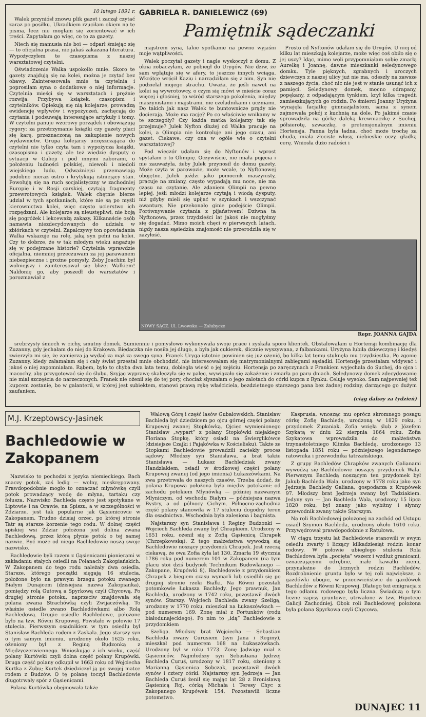10 lutego 1891 r.
Walek przyniósł znowu plik gazet i zaczął czytać zaraz po posiłku. Ukradkiem rzuciłam okiem na te pisma, lecz nie mogłam się zorientować w ich treści. Zapytałam go więc, co to za gazety.
Niech się mamusia nie boi — odparł śmiejąc się — to oficjalna prasa, nie jakaś zakazana literatura. Wypożyczyłem te czasopisma z naszej warsztatowej czytelni.
Oświadczenie Walka uspokoiło mnie. Skoro te gazety znajdują się na kolei, można je czytać bez obawy. Zainteresowała mnie ta czytelnia i poprosiłam syna o dodatkowe o niej informacje. Czytelnia mieści się w warsztatach i prężnie rozwija. Przybywa książek, czasopism i czytelników. Opiekują się nią kolejarze, prowadzą ewidencję wpływów i wypożyczeń, zachęcają do czytania i podsuwają interesujące artykuły i tomy. W czytelni panuje wzorowy porządek i obowiązują rygory: za przetrzymanie książki czy gazety płaci się karę, przeznaczoną na zakupienie nowych wydawnictw. Grupa kolejarzy uczęszczająca do czytelni nie tylko czyta tam i wypożycza książki, czasopisma i gazety, ale też wiedzie dysputy o sytuacji w Galicji i pod innymi zaborami, o położeniu ludności polskiej, niewoli i niedoli wiejskiego ludu. Odważniejsi przemawiają podobno nieraz ostro i krytykują istniejący stan. Powołują się na ruch socjalistyczny w zachodniej Europie i w Rosji carskiej, czytają fragmenty przewrotowych książek. Walek chętnie bierze udział w tych spotkaniach, które nie są po myśli kierownictwa kolei, więc często ucierstwo ich rozpędzani. Ale kolejarze są nieustępliwi, nie boją się pogróżek i lekceważą zakazy. Kilkanaście osób namawia niezdecydowanych do udziału w zbiórkach w czytelni. Zapalczywy ton opowiadania Walka wskazuje na rolę, jaką syn pełni na kolei. Czy to dobrze, że w tak młodym wieku angażuje się w podejrzane historie? Czytelnia wprawdzie oficjalna, niemniej przeczuwam za jej parawanem niebezpieczne i groźne pomysły. Żeby Joachim był wolniejszy i zainteresował się bliżej Walkiem! Nakłonię go, aby poszedł do warsztatów i porozmawiał z
GABRIELA R. DANIELEWICZ (69)
Pamiętnik sądeczanki
majstrem syna, takie spotkanie na pewno wyjaśni moje wątpliwości.
Walek poczytał gazety i nagle wyskoczył z domu. Z okna zobaczyłam, że pobiegł do Urygów. Nie dziw, że sam wpłątuje się w afery, to jeszcze innych wciąga. Wkrótce wrócił Kaziu i narradziłam się z nim. Syn nie podzielał mojego strachu. Uważa, że jeśli nawet na kolei są wywrotowcy, o czym się mówi w mieście coraz więcej i głośniej, to wśród starszego pokolenia, między maszynistami i majstrami, nie czeladnikami i uczniami. Do takich jak nasz Walek te buntownicze prądy nie docierają. Może ma rację? Po co właściwie wnikamy w te szczegóły? Czy każda matka kolejarzy tak się przejmuje? Julek Nyfton dłużej od Walka pracuje na kolei, a Olimpia nie kontroluje ani jego czasu, ani gazet. Ciekawe, czy ona w ogóle wie o czytelni warsztatowej?
Pod wieczór udałam się do Nyftonów i wprost spytałam o to Olimpię. Oczywiście, nie miała pojęcia i nie zauważyła, żeby Julek przynosił do domu gazety. Może czyta w parowozie, może wcale, to Nyftonowej obojętne. Julek jeździ jako pomocnik maszynisty, pracuje na zmiany, często wypadają mu noce, nie ma czasu na czytanie. Ale zdaniem Olimpii na pewno lepiej, jeśli młodzi kolejarze czytają i wiodą dysputy, niż gdyby mieli się upijać w szynkach i wszczynać awantury. Nie przekonało ginie podejście Olimpii. Porównywanie czytania z pijaństwem! Dziwna ta Nyftonowa, przez trzydzieści lat jakoś nie mogłyśmy się dogadać. Mimo moich chęci w pierwszych latach, nigdy nasza sąsiedzka znajomość nie przerodziła się w zażyłość.
Prosto od Nyftonów udałam się do Urygów. U niej od kilku lat mieszkają kolejarze, może więc coś obiło się o jej uszy? Idąc, mimo woli przypomniałam sobie zmarłą Aurelkę i Joannę, dawne mieszkanki seledynowego domku. Tyle pięknych, zgrabnych i uroczych dziewczyn z naszej ulicy już nie ma, odeszły na zawsze z naszego życia, choć nic nie jest w stanie usunąć ich z pamięci. Seledynowy domek, mocno odrapany, popękany, z odpadającym tynkiem, krył kilka tragedii zamieszkujących go rodzin. Po śmierci Joanny Uryżyna wynajęła facjatkę gimnazjalistom, sama z synem zajmowała pokój z kuchnią na dole. Po jakimś czasie sprowadziła na górkę daleką krewniaczkę z Suchej, półsierotę, szwaczkę, o pretensjonalnym imieniu Hortensja. Panna była ładna, choć może trochę za chuda, miała złociste włosy, niebieskie oczy, gładką cerę. Wniosła dużo radości i
NOWY SĄCZ. Ul. Lwowska — Załubycze
Repr. JOANNA GAJDA
srebrzysty śmiech w cichy, smutny domek. Sumiennie i pomysłowo wykonywała swoje prace i zyskała sporo klientek. Obstalowałam u Hortensji kombinację dla Zuzanny, gdy jechałam do niej do Krakowa. Biedaczka nie nosiła jej długo, a była jak cukierek, ślicznie wyszywana, z falbankami. Uryżyna lubiła dziewczynę i kiedyś zwierzyła mi się, że zamierza ją wydać za mąż za swego syna. Franek Uryga istotnie powinien się już ożenić, bo kilka lat temu stuknęła mu trzydziestka. Po zgonie Zuzanny, kiedy załamałam się i cały świat przestał mnie obchodzić, nie interesowałam się matrymonialnymi zabiegami sąsiadki. Hortensję przestałam widywać i jakoś o niej zapomniałam. Rąbem, było to chyba dwa lata temu, dobiegła wieść o jej zejściu. Hortensja po zaręczynach z Frankiem wyjechała do Suchej, do ojca i macochy, aby przygotować się do ślubu. Szyjąc wyprawę skaleczyła się w palec, wywiązało się zakażenie i zmarła po paru dniach. Seledynowy domek zdecydowanie nie miał szczęścia do narzeczonych. Franek nie ożenił się do tej pory, chociaż słyszałam o jego zalotach do córki kupca z Rynku. Celuje wysoko. Sam najpewniej też kupcem zostanie, bo w galanterii, w której jest subiektem, stanowi prawą rękę właściciela, bezdzietnego starszego pana bez żadnej rodziny, darzącego go dużym zaufaniem.
(ciąg dalszy za tydzień)
M.J. Krzeptowscy-Jasinek
Bachledowie w Zakopanem
Nazwisko to pochodzi z języka niemieckiego. Bach znaczy potok, zaś ledig — wolny, nieskrępowany. Prawdopodobnie mogło to oznaczać młynówkę czyli potok prowadzący wodę do młyna, tartaku czy folusza. Nazwisko Bachleda często jest spotykane w Liptowie i na Orawie, na Spiszu, a w szczególności w Żdziarze, jest tak popularne jak Gąsienicowie w Zakopanem. Trudno dzisiaj orzec, po której stronie Tatr są starsze korzenie tego rodu. W dolnej części spiskiej wsi Żdziar położona jest dolina zwana Bachledową, przez którą płynie potok o tej samej nazwie. Być może od niego Bachledowie noszą swoje nazwisko.
Bachledowie byli razem z Gąsienicami pionierami w zakładaniu stałych osiedli na Polanach Zakopiańskich. W Zakopanem do tego rodu należały dwa osiedla. Starsze, którego początki sięgają 16 stulecia, położone było na prawym brzegu potoku zwanego Białym Dunajcem (dzisiejsza nazwa Zakopianka), pomiędzy rolą Gutową a Spyrkową czyli Chycową. Po drugiej stronie potoku, naprzeciw znajdowała się polana zwana Strachówką czyli Zwijaczówką. To właśnie osiedle zwano Bachledówkami albo Rolą Bachledową. Drugie osiedle Bachledowe, położone było na tzw. Równi Krupowej. Powstało w połowie 17 stulecia. Pierwszym osadnikiem w tym osiedlu był Stanisław Bachleda rodem z Zaskala. Jego starszy syn o tym samym imieniu, urodzony około 1625 roku, ożeniony był z Reginą Budzonką z Międzyczerwiennego. Wnioskując z ich wieku, część polany Kurtówki czyli dolna część polany Krupówki. Druga część polany odkupił w 1663 roku od Wojciecha Kurtka z Zubu; Kurtek dziedziczył ją po swojej matce rodem z Budzów. O tę polanę toczył Bachledowie długotrwały spór z Gąsienicami.
Polana Kurtówka obejmowała także
Walową Górę i część lasów Gubałowskich. Stanisław Bachleda był dziedzicem po ojcu górnej części polany Krupowej zwanej Stopkówką. Ojciec wymienionego Stanisław „wypart” z polany Stopkówki niejakiego Floriana Stopkę, który osiadł na Świerglikówce (dzisiejsze Czajki i Pająkówka w Kościelisku). Także ze Stopkami Bachledowie prowadzili zaciekły proces sądowy. Młodszy syn Stanisława, a brat także Stanisława — Łukasz Bachledziak zwany Handzlakiem, osiadł w środkowej części polany Krupowej zwanej (od jego imienia) Łukaszówkami. Na zwa przetrwała do naszych czasów. Trzeba dodać, że polana Krupowa położona była między potokami: od zachodu potokiem Młynówką — później nazwanym Młyniczym, od wschodu Białym — późniejsza nazwa Bystry, a od północy Cichym. Północno-zachodnia część polany stanowiła w 17 stuleciu dogodny teren dla osadnictwa. Wschodnia była zalesiona i bagnista.
Najstarszy syn Stanisława i Reginy Budzonki — Wojciech Bachleda zwany był Chrapkiem. Urodzony w 1651 roku, ożenił się z Zofią Gąsienicą Chrapek (Chrzepkowską). Z tego małżeństwa wywodzą się Bachledowie noszący przydomek Chrapek. Jest rzeczą ciekawą, że owa Zofia żyła lat 130. Zmarła 19 stycznia 1786 roku pod numerem 101 w Zakopanem (na tym placu stoi dziś budynek Technikum Budowlanego — Zakopane, Krupówki 8). Bachledowie z przydomkiem Chrapek z biegiem czasu wymarli lub osiedlili się po drugiej stronie rzeki Białki. Na Równi pozostali potomkowie Łukasza Bachledy. Jego prawnuk, Jan Bachleda, urodzony w 1742 roku, pozostawił dwóch synów. Starszy, Wojciech Bachleda zwany Szeligą, urodzony w 1770 roku, mieszkał na Łukaszówkach — pod numerem 169. Zonę miał z Fortunków (rodu białodunajeckiego). Po nim to „idą” Bachledowie z przydomkiem
Szeliga. Młodszy brat Wojciecha — Sebastian Bachleda zwany Curusiem (syn Jana i Reginy), mieszkał pod numerem 168 na Łukaszówkach. Urodzony był w roku 1773. Żonę Jadwigę miał z Gąsieniców. Najmłodszy syn Sebastiana Jędrzej Bachleda Curuś, urodzony w 1817 roku, ożeniony z Marianną Gąsienica Sobczak, pozostawił dwóch synów i cztery córki. Najstarszy syn Jędrzeja — Jan Bachleda Curuś żenił się mając lat 28 z Bronisławą Gąsienicą Roj, córką Michała i Teresy Chyc z Zakopanego Krupówek 154. Pozostawili liczne potomstwo.
Kasprusia, wnosząc mu oprócz skromnego posagu córkę Zofię Bachledę, urodzoną w 1829 roku, i przydomek Zuzaniak. Zofia wzięła ślub z Józefem Szykatą w dniu 22 sierpnia 1864 roku. Zofia Szykatowa wprowadziła do małżeństwa trzynastoletniego Klimka Bachledę, urodzonego 13 listopada 1851 roku — późniejszego legendarnego ratownika i przewodnika tatrzańskiego.
Z grupy Bachledów Chrapków zwanych Galianami wywodzą się Bachledowie noszący przydomek Wala. Pierwszym Bachledą noszącym ten przydomek był Jakub Bachleda Wala, urodzony w 1778 roku jako syn Jędrzeja Bachledy Galiana, gospodarza z Krupówek 97. Młodszy brat Jędrzeja zwany był Tadziakiem. Jedyny syn — Jan Bachleda Wala, urodzony 15 lipca 1820 roku, był znany jako wybitny i słynny przewodnik zwany także Starszym.
Na roli Bachledowej położonej na zachód od Ustupu osiadł Szymon Bachleda, urodzony około 1610 roku. Przywędrował prawdopodobnie z Ratułowa.
W ciągu trzystu lat Bachledowie stanowili w swym osiedlu zwarty i liczący kilkadziesiąt rodzin konar rodowy. W połowie ubiegłego stulecia Rola Bachledowa była „pocięta” wszerz i wzdłuż granicami, oznaczającymi odrębne, małe kawałki ziemi, przynależne do licznych rodzin Bachledów. Rozdrobnienie gruntu było w tej roli największe, a gazdówki ubogie, w przeciwieństwie do gazdówek Bachledów z Równi Krupowej. Dlatego też emigracja z tego odłamu rodowego była liczna. Świadczą o tym liczne zapisy gruntowe, utrwalone w tzw. Hipotece Galicji Zachodniej. Obok roli Bachledowej położona była polana Spyrkowa czyli Chycowa.
DUNAJEC 11